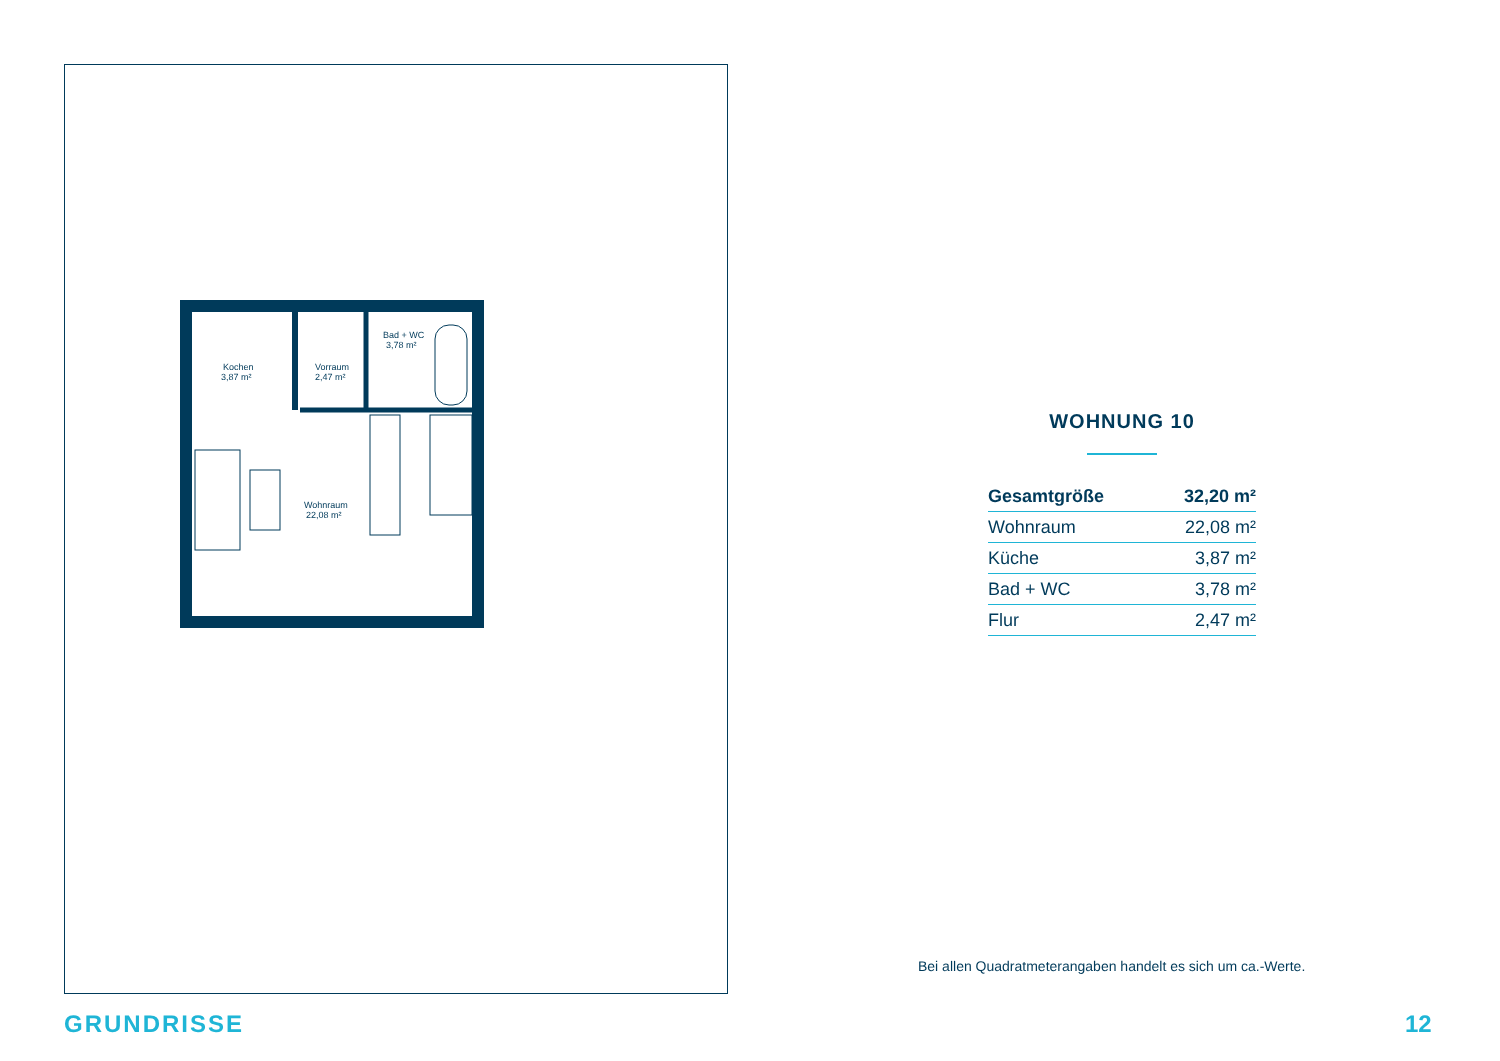Kochen
3,87 m²
Vorraum
2,47 m²
Bad + WC
3,78 m²
Wohnraum
22,08 m²
WOHNUNG 10
| Gesamtgröße | 32,20 m² |
| Wohnraum | 22,08 m² |
| Küche | 3,87 m² |
| Bad + WC | 3,78 m² |
| Flur | 2,47 m² |
Bei allen Quadratmeterangaben handelt es sich um ca.-Werte.
GRUNDRISSE 12